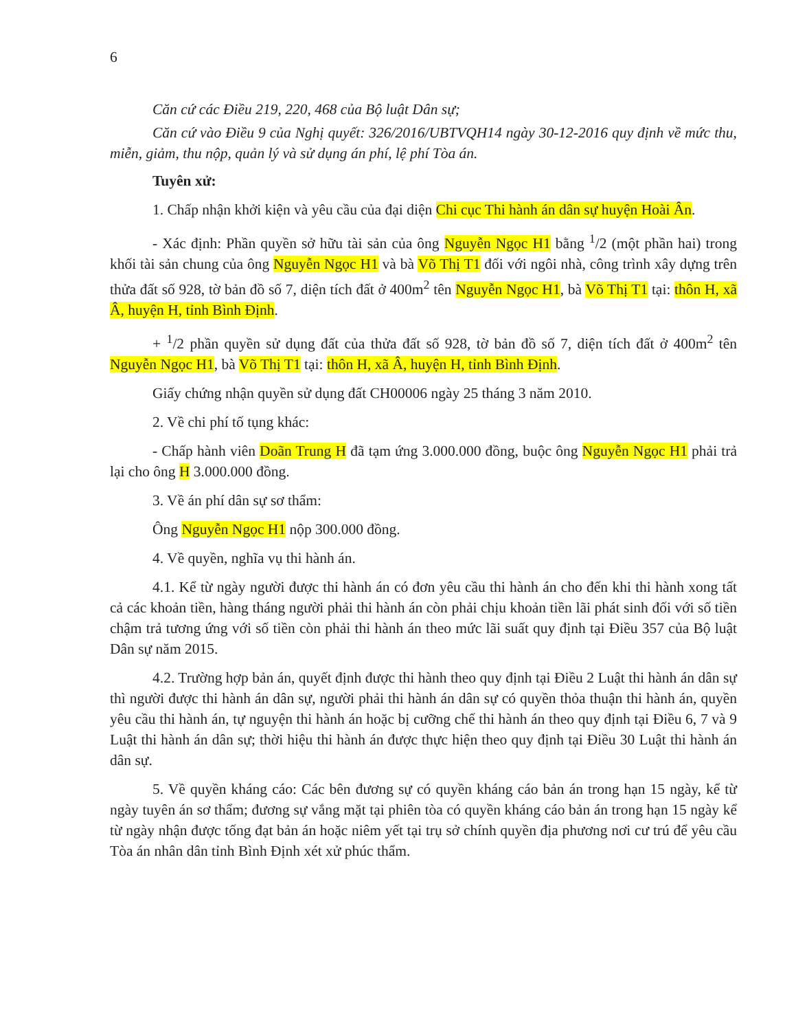6
Căn cứ các Điều 219, 220, 468 của Bộ luật Dân sự;
Căn cứ vào Điều 9 của Nghị quyết: 326/2016/UBTVQH14 ngày 30-12-2016 quy định về mức thu, miễn, giảm, thu nộp, quản lý và sử dụng án phí, lệ phí Tòa án.
Tuyên xử:
1. Chấp nhận khởi kiện và yêu cầu của đại diện Chi cục Thi hành án dân sự huyện Hoài Ân.
- Xác định: Phần quyền sở hữu tài sản của ông Nguyễn Ngọc H1 bằng <sup>1</sup>/2 (một phần hai) trong khối tài sản chung của ông Nguyễn Ngọc H1 và bà Võ Thị T1 đối với ngôi nhà, công trình xây dựng trên thửa đất số 928, tờ bản đồ số 7, diện tích đất ở 400m<sup>2</sup> tên Nguyễn Ngọc H1, bà Võ Thị T1 tại: thôn H, xã Â, huyện H, tỉnh Bình Định.
+ <sup>1</sup>/2 phần quyền sử dụng đất của thửa đất số 928, tờ bản đồ số 7, diện tích đất ở 400m<sup>2</sup> tên Nguyễn Ngọc H1, bà Võ Thị T1 tại: thôn H, xã Â, huyện H, tỉnh Bình Định.
Giấy chứng nhận quyền sử dụng đất CH00006 ngày 25 tháng 3 năm 2010.
2. Về chi phí tố tụng khác:
- Chấp hành viên Doãn Trung H đã tạm ứng 3.000.000 đồng, buộc ông Nguyễn Ngọc H1 phải trả lại cho ông H 3.000.000 đồng.
3. Về án phí dân sự sơ thẩm:
Ông Nguyễn Ngọc H1 nộp 300.000 đồng.
4. Về quyền, nghĩa vụ thi hành án.
4.1. Kể từ ngày người được thi hành án có đơn yêu cầu thi hành án cho đến khi thi hành xong tất cả các khoản tiền, hàng tháng người phải thi hành án còn phải chịu khoản tiền lãi phát sinh đối với số tiền chậm trả tương ứng với số tiền còn phải thi hành án theo mức lãi suất quy định tại Điều 357 của Bộ luật Dân sự năm 2015.
4.2. Trường hợp bản án, quyết định được thi hành theo quy định tại Điều 2 Luật thi hành án dân sự thì người được thi hành án dân sự, người phải thi hành án dân sự có quyền thỏa thuận thi hành án, quyền yêu cầu thi hành án, tự nguyện thi hành án hoặc bị cưỡng chế thi hành án theo quy định tại Điều 6, 7 và 9 Luật thi hành án dân sự; thời hiệu thi hành án được thực hiện theo quy định tại Điều 30 Luật thi hành án dân sự.
5. Về quyền kháng cáo: Các bên đương sự có quyền kháng cáo bản án trong hạn 15 ngày, kể từ ngày tuyên án sơ thẩm; đương sự vắng mặt tại phiên tòa có quyền kháng cáo bản án trong hạn 15 ngày kể từ ngày nhận được tống đạt bản án hoặc niêm yết tại trụ sở chính quyền địa phương nơi cư trú để yêu cầu Tòa án nhân dân tỉnh Bình Định xét xử phúc thẩm.